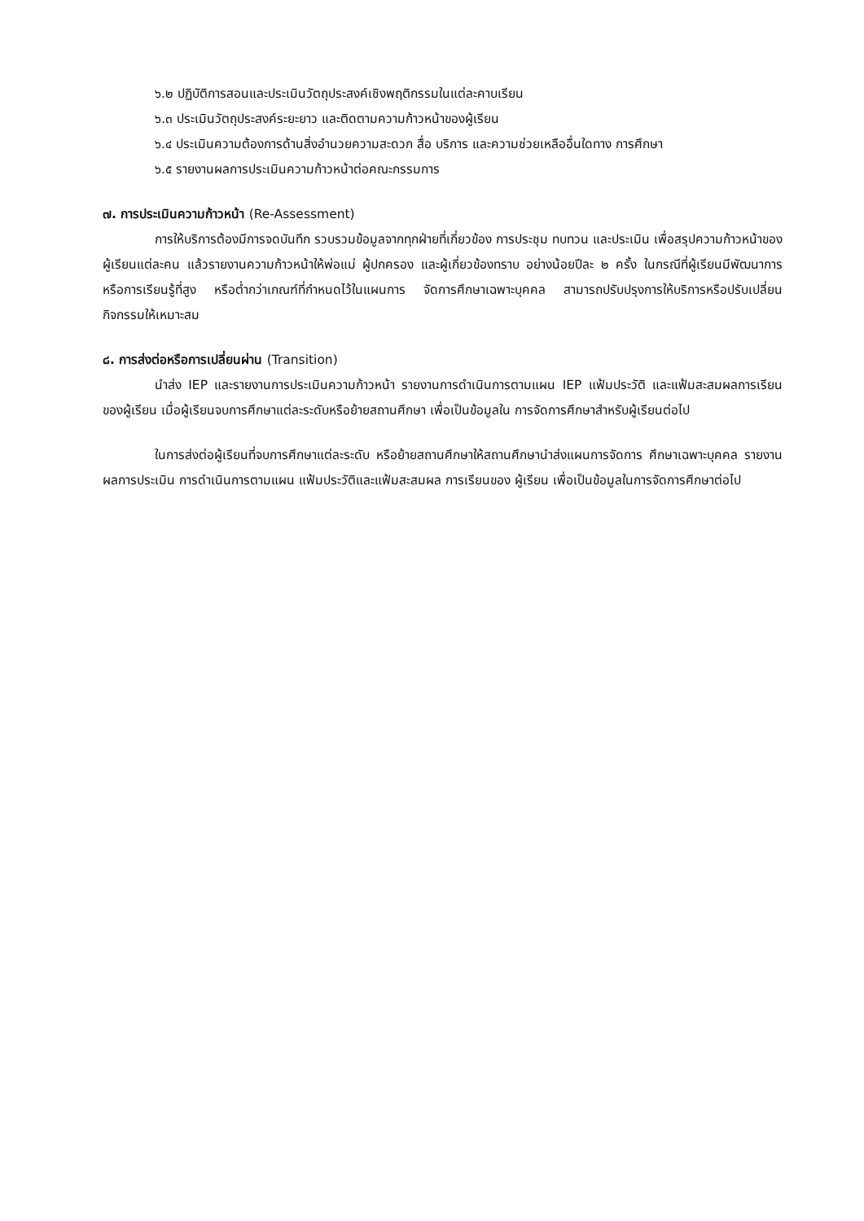๖.๒ ปฏิบัติการสอนและประเมินวัตถุประสงค์เชิงพฤติกรรมในแต่ละคาบเรียน
๖.๓ ประเมินวัตถุประสงค์ระยะยาว และติดตามความก้าวหน้าของผู้เรียน
๖.๔ ประเมินความต้องการด้านสิ่งอำนวยความสะดวก สื่อ บริการ และความช่วยเหลืออื่นใดทาง การศึกษา
๖.๕ รายงานผลการประเมินความก้าวหน้าต่อคณะกรรมการ
๗. การประเมินความก้าวหน้า (Re-Assessment)
การให้บริการต้องมีการจดบันทึก รวบรวมข้อมูลจากทุกฝ่ายที่เกี่ยวข้อง การประชุม ทบทวน และประเมิน เพื่อสรุปความก้าวหน้าของผู้เรียนแต่ละคน แล้วรายงานความก้าวหน้าให้พ่อแม่ ผู้ปกครอง และผู้เกี่ยวข้องทราบ อย่างน้อยปีละ ๒ ครั้ง ในกรณีที่ผู้เรียนมีพัฒนาการ หรือการเรียนรู้ที่สูง หรือต่ำกว่าเกณฑ์ที่กำหนดไว้ในแผนการ จัดการศึกษาเฉพาะบุคคล สามารถปรับปรุงการให้บริการหรือปรับเปลี่ยนกิจกรรมให้เหมาะสม
๘. การส่งต่อหรือการเปลี่ยนผ่าน (Transition)
นำส่ง IEP และรายงานการประเมินความก้าวหน้า รายงานการดำเนินการตามแผน IEP แฟ้มประวัติ และแฟ้มสะสมผลการเรียนของผู้เรียน เมื่อผู้เรียนจบการศึกษาแต่ละระดับหรือย้ายสถานศึกษา เพื่อเป็นข้อมูลใน การจัดการศึกษาสำหรับผู้เรียนต่อไป
ในการส่งต่อผู้เรียนที่จบการศึกษาแต่ละระดับ หรือย้ายสถานศึกษาให้สถานศึกษานำส่งแผนการจัดการ ศึกษาเฉพาะบุคคล รายงานผลการประเมิน การดำเนินการตามแผน แฟ้มประวัติและแฟ้มสะสมผล การเรียนของ ผู้เรียน เพื่อเป็นข้อมูลในการจัดการศึกษาต่อไป